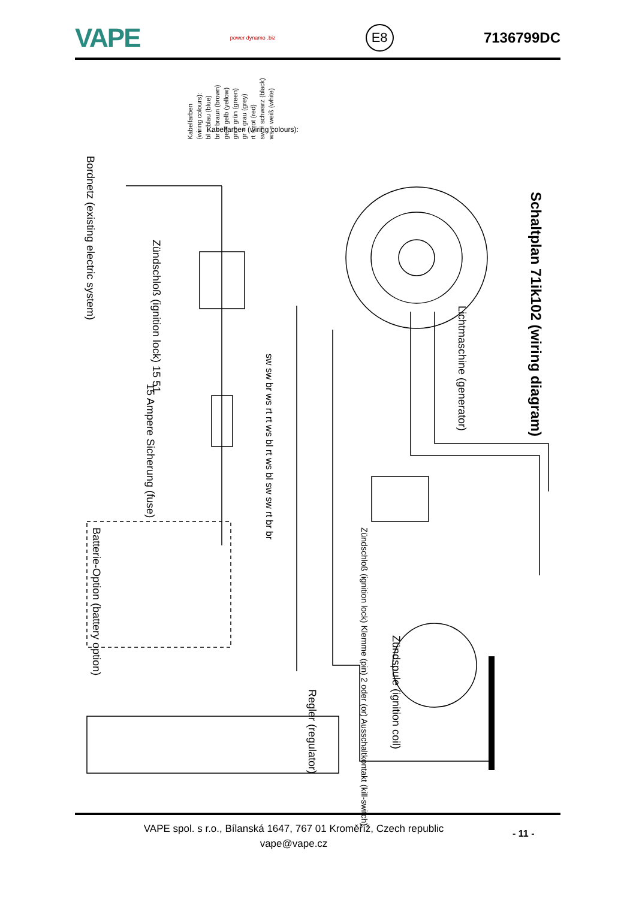VAPE power dynamo .biz E8 7136799DC
Kabelfarben (wiring colours):
Schaltplan 71ik102 (wiring diagram)
Kabelfarben
(wiring colours):
bl = blau (blue)
br = braun (brown)
ge = gelb (yellow)
gn = grün (green)
gr = grau (grey)
rt = rot (red)
sw = schwarz (black)
ws = weiß (white)
Lichtmaschine (generator)
Bordnetz (existing electric system)
Zündschloß (ignition lock) 15 51
15 Ampere Sicherung (fuse)
Batterie-Option (battery option)
Zündschloß (ignition lock) Klemme (pin) 2 oder (or) Ausschaltkontakt (kill-switch)
Zündspule (ignition coil)
Regler (regulator)
sw sw br ws rt rt ws bl rt ws bl sw sw rt br br
VAPE spol. s r.o., Bílanská 1647, 767 01 Kroměříž, Czech republic
vape@vape.cz
- 11 -